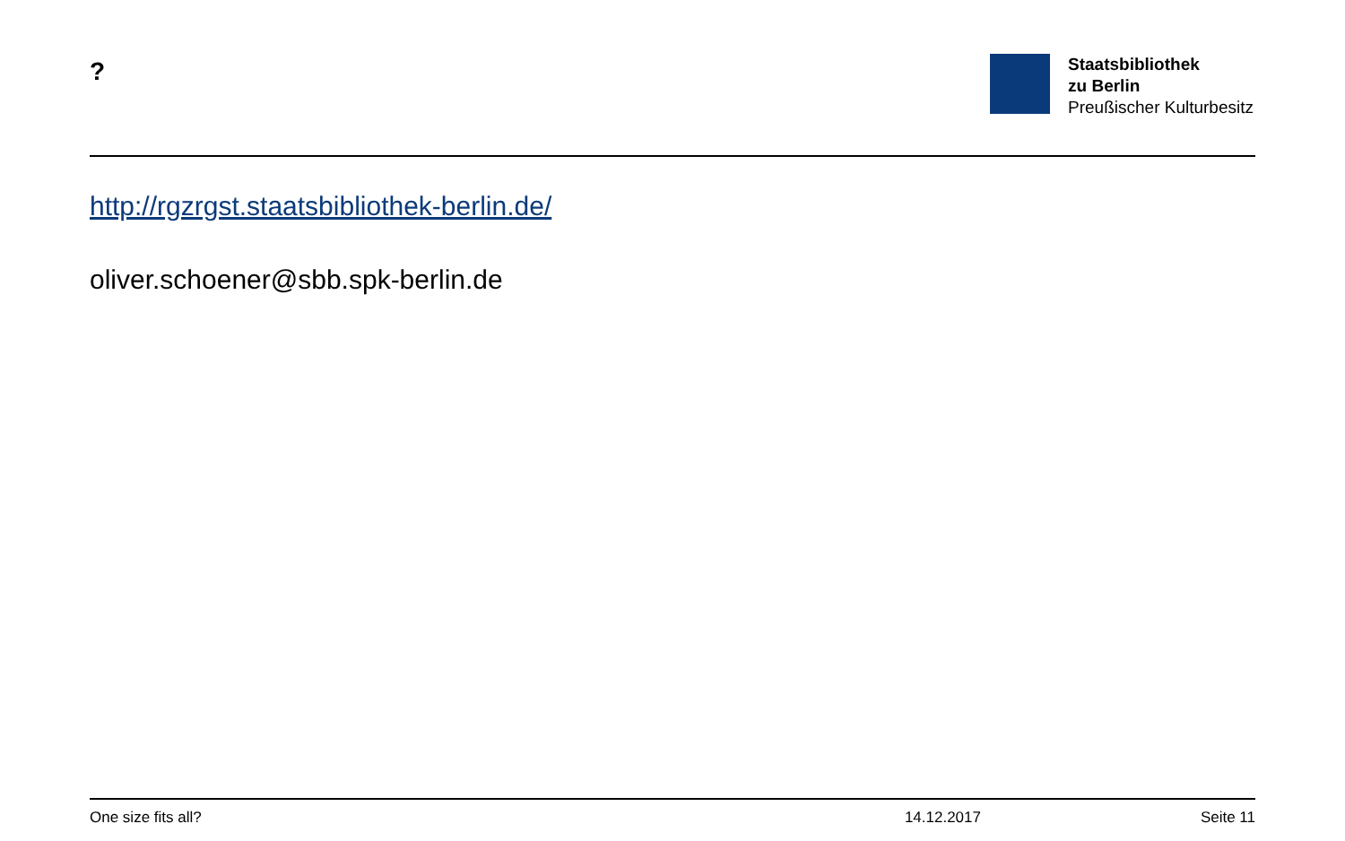?
Staatsbibliothek
zu Berlin
Preußischer Kulturbesitz
http://rgzrgst.staatsbibliothek-berlin.de/
oliver.schoener@sbb.spk-berlin.de
One size fits all? 14.12.2017 Seite 11